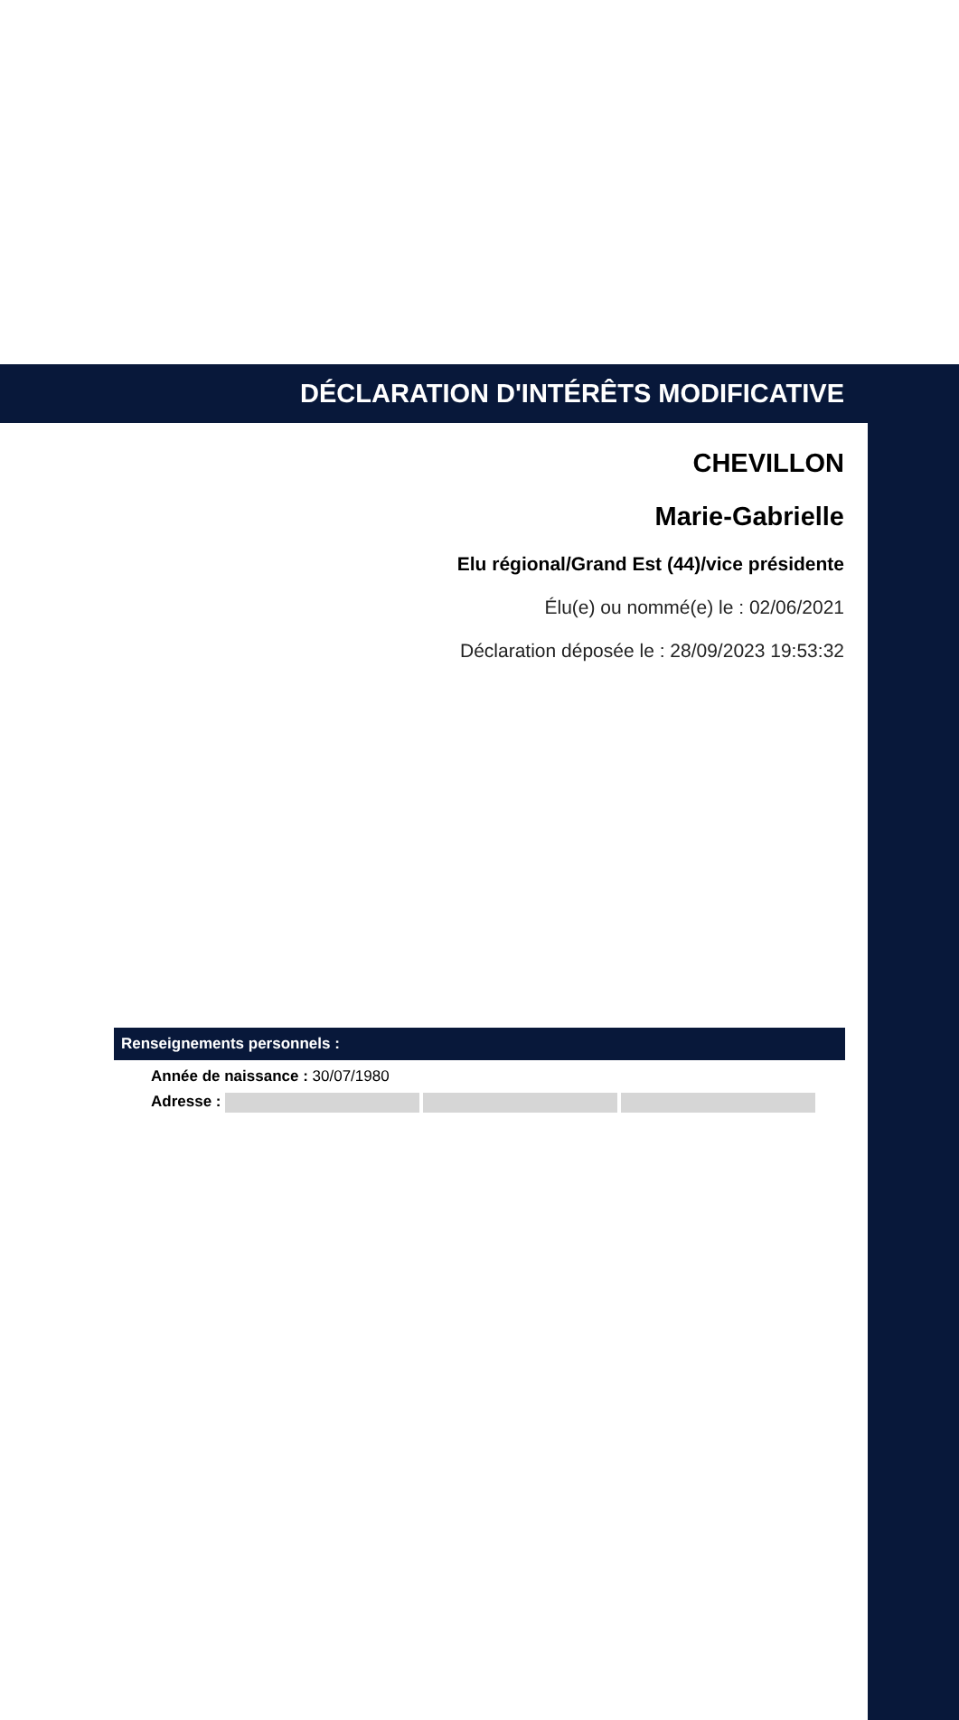DÉCLARATION D'INTÉRÊTS MODIFICATIVE
CHEVILLON
Marie-Gabrielle
Elu régional/Grand Est (44)/vice présidente
Élu(e) ou nommé(e) le : 02/06/2021
Déclaration déposée le : 28/09/2023 19:53:32
Renseignements personnels :
Année de naissance : 30/07/1980
Adresse :